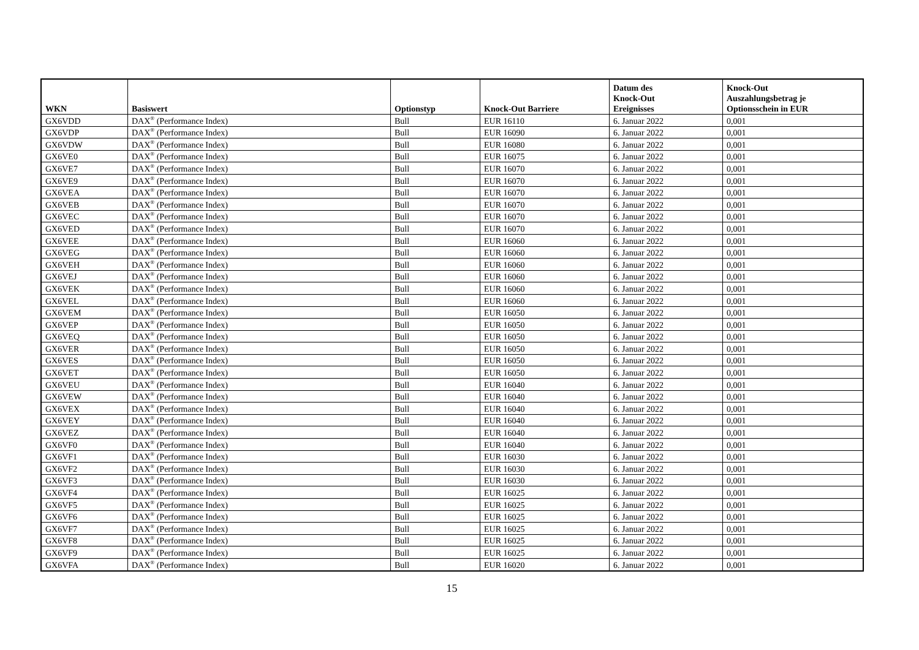| WKN | Basiswert | Optionstyp | Knock-Out Barriere | Datum des Knock-Out Ereignisses | Knock-Out Auszahlungsbetrag je Optionsschein in EUR |
| --- | --- | --- | --- | --- | --- |
| GX6VDD | DAX<sup>®</sup> (Performance Index) | Bull | EUR 16110 | 6. Januar 2022 | 0,001 |
| GX6VDP | DAX<sup>®</sup> (Performance Index) | Bull | EUR 16090 | 6. Januar 2022 | 0,001 |
| GX6VDW | DAX<sup>®</sup> (Performance Index) | Bull | EUR 16080 | 6. Januar 2022 | 0,001 |
| GX6VE0 | DAX<sup>®</sup> (Performance Index) | Bull | EUR 16075 | 6. Januar 2022 | 0,001 |
| GX6VE7 | DAX<sup>®</sup> (Performance Index) | Bull | EUR 16070 | 6. Januar 2022 | 0,001 |
| GX6VE9 | DAX<sup>®</sup> (Performance Index) | Bull | EUR 16070 | 6. Januar 2022 | 0,001 |
| GX6VEA | DAX<sup>®</sup> (Performance Index) | Bull | EUR 16070 | 6. Januar 2022 | 0,001 |
| GX6VEB | DAX<sup>®</sup> (Performance Index) | Bull | EUR 16070 | 6. Januar 2022 | 0,001 |
| GX6VEC | DAX<sup>®</sup> (Performance Index) | Bull | EUR 16070 | 6. Januar 2022 | 0,001 |
| GX6VED | DAX<sup>®</sup> (Performance Index) | Bull | EUR 16070 | 6. Januar 2022 | 0,001 |
| GX6VEE | DAX<sup>®</sup> (Performance Index) | Bull | EUR 16060 | 6. Januar 2022 | 0,001 |
| GX6VEG | DAX<sup>®</sup> (Performance Index) | Bull | EUR 16060 | 6. Januar 2022 | 0,001 |
| GX6VEH | DAX<sup>®</sup> (Performance Index) | Bull | EUR 16060 | 6. Januar 2022 | 0,001 |
| GX6VEJ | DAX<sup>®</sup> (Performance Index) | Bull | EUR 16060 | 6. Januar 2022 | 0,001 |
| GX6VEK | DAX<sup>®</sup> (Performance Index) | Bull | EUR 16060 | 6. Januar 2022 | 0,001 |
| GX6VEL | DAX<sup>®</sup> (Performance Index) | Bull | EUR 16060 | 6. Januar 2022 | 0,001 |
| GX6VEM | DAX<sup>®</sup> (Performance Index) | Bull | EUR 16050 | 6. Januar 2022 | 0,001 |
| GX6VEP | DAX<sup>®</sup> (Performance Index) | Bull | EUR 16050 | 6. Januar 2022 | 0,001 |
| GX6VEQ | DAX<sup>®</sup> (Performance Index) | Bull | EUR 16050 | 6. Januar 2022 | 0,001 |
| GX6VER | DAX<sup>®</sup> (Performance Index) | Bull | EUR 16050 | 6. Januar 2022 | 0,001 |
| GX6VES | DAX<sup>®</sup> (Performance Index) | Bull | EUR 16050 | 6. Januar 2022 | 0,001 |
| GX6VET | DAX<sup>®</sup> (Performance Index) | Bull | EUR 16050 | 6. Januar 2022 | 0,001 |
| GX6VEU | DAX<sup>®</sup> (Performance Index) | Bull | EUR 16040 | 6. Januar 2022 | 0,001 |
| GX6VEW | DAX<sup>®</sup> (Performance Index) | Bull | EUR 16040 | 6. Januar 2022 | 0,001 |
| GX6VEX | DAX<sup>®</sup> (Performance Index) | Bull | EUR 16040 | 6. Januar 2022 | 0,001 |
| GX6VEY | DAX<sup>®</sup> (Performance Index) | Bull | EUR 16040 | 6. Januar 2022 | 0,001 |
| GX6VEZ | DAX<sup>®</sup> (Performance Index) | Bull | EUR 16040 | 6. Januar 2022 | 0,001 |
| GX6VF0 | DAX<sup>®</sup> (Performance Index) | Bull | EUR 16040 | 6. Januar 2022 | 0,001 |
| GX6VF1 | DAX<sup>®</sup> (Performance Index) | Bull | EUR 16030 | 6. Januar 2022 | 0,001 |
| GX6VF2 | DAX<sup>®</sup> (Performance Index) | Bull | EUR 16030 | 6. Januar 2022 | 0,001 |
| GX6VF3 | DAX<sup>®</sup> (Performance Index) | Bull | EUR 16030 | 6. Januar 2022 | 0,001 |
| GX6VF4 | DAX<sup>®</sup> (Performance Index) | Bull | EUR 16025 | 6. Januar 2022 | 0,001 |
| GX6VF5 | DAX<sup>®</sup> (Performance Index) | Bull | EUR 16025 | 6. Januar 2022 | 0,001 |
| GX6VF6 | DAX<sup>®</sup> (Performance Index) | Bull | EUR 16025 | 6. Januar 2022 | 0,001 |
| GX6VF7 | DAX<sup>®</sup> (Performance Index) | Bull | EUR 16025 | 6. Januar 2022 | 0,001 |
| GX6VF8 | DAX<sup>®</sup> (Performance Index) | Bull | EUR 16025 | 6. Januar 2022 | 0,001 |
| GX6VF9 | DAX<sup>®</sup> (Performance Index) | Bull | EUR 16025 | 6. Januar 2022 | 0,001 |
| GX6VFA | DAX<sup>®</sup> (Performance Index) | Bull | EUR 16020 | 6. Januar 2022 | 0,001 |
15